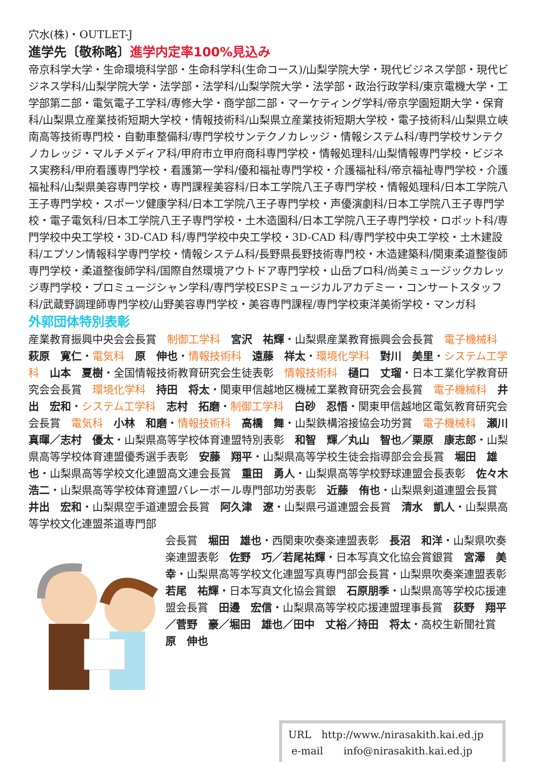穴水(株)・OUTLET-J
進学先〔敬称略〕進学内定率100%見込み
帝京科学大学・生命環境科学部・生命科学科(生命コース)/山梨学院大学・現代ビジネス学部・現代ビジネス学科/山梨学院大学・法学部・法学科/山梨学院大学・法学部・政治行政学科/東京電機大学・工学部第二部・電気電子工学科/専修大学・商学部二部・マーケティング学科/帝京学園短期大学・保育科/山梨県立産業技術短期大学校・情報技術科/山梨県立産業技術短期大学校・電子技術科/山梨県立峡南高等技術専門校・自動車整備科/専門学校サンテクノカレッジ・情報システム科/専門学校サンテクノカレッジ・マルチメディア科/甲府市立甲府商科専門学校・情報処理科/山梨情報専門学校・ビジネス実務科/甲府看護専門学校・看護第一学科/優和福祉専門学校・介護福祉科/帝京福祉専門学校・介護福祉科/山梨県美容専門学校・専門課程美容科/日本工学院八王子専門学校・情報処理科/日本工学院八王子専門学校・スポーツ健康学科/日本工学院八王子専門学校・声優演劇科/日本工学院八王子専門学校・電子電気科/日本工学院八王子専門学校・土木造園科/日本工学院八王子専門学校・ロボット科/専門学校中央工学校・3D-CAD 科/専門学校中央工学校・3D-CAD 科/専門学校中央工学校・土木建設科/エプソン情報科学専門学校・情報システム科/長野県長野技術専門校・木造建築科/関東柔道整復師専門学校・柔道整復師学科/国際自然環境アウトドア専門学校・山岳プロ科/尚美ミュージックカレッジ専門学校・プロミュージシャン学科/専門学校ESPミュージカルアカデミー・コンサートスタッフ科/武蔵野調理師専門学校/山野美容専門学校・美容専門課程/専門学校東洋美術学校・マンガ科
外郭団体特別表彰
産業教育振興中央会会長賞　制御工学科　宮沢　祐輝・山梨県産業教育振興会会長賞　電子機械科　萩原　寛仁・電気科　原　伸也・情報技術科　遠藤　祥太・環境化学科　對川　美里・システム工学科　山本　夏樹・全国情報技術教育研究会生徒表彰　情報技術科　樋口　丈瑠・日本工業化学教育研究会会長賞　環境化学科　持田　将太・関東甲信越地区機械工業教育研究会会長賞　電子機械科　井出　宏和・システム工学科　志村　拓磨・制御工学科　白砂　忍悟・関東甲信越地区電気教育研究会会長賞　電気科　小林　和磨・情報技術科　高橋　舞・山梨鉄構溶接協会功労賞　電子機械科　瀬川　真暉／志村　優太・山梨県高等学校体育連盟特別表彰　和智　輝／丸山　智也／栗原　康志郎・山梨県高等学校体育連盟優秀選手表彰　安藤　翔平・山梨県高等学校生徒会指導部会会長賞　堀田　雄也・山梨県高等学校文化連盟高文連会長賞　重田　勇人・山梨県高等学校野球連盟会長表彰　佐々木　浩二・山梨県高等学校体育連盟バレーボール専門部功労表彰　近藤　侑也・山梨県剣道連盟会長賞　井出　宏和・山梨県空手道連盟会長賞　阿久津　遼・山梨県弓道連盟会長賞　清水　凱人・山梨県高等学校文化連盟茶道専門部
会長賞　堀田　雄也・西関東吹奏楽連盟表彰　長沼　和洋・山梨県吹奏楽連盟表彰　佐野　巧／若尾祐輝・日本写真文化協会賞銀賞　宮澤　美幸・山梨県高等学校文化連盟写真専門部会長賞・山梨県吹奏楽連盟表彰　若尾　祐輝・日本写真文化協会賞銀　石原朋季・山梨県高等学校応援連盟会長賞　田邊　宏信・山梨県高等学校応援連盟理事長賞　荻野　翔平／菅野　豪／堀田　雄也／田中　丈裕／持田　将太・高校生新聞社賞　原　伸也
URL　http://www./nirasakith.kai.ed.jp
e-mail　　info@nirasakith.kai.ed.jp